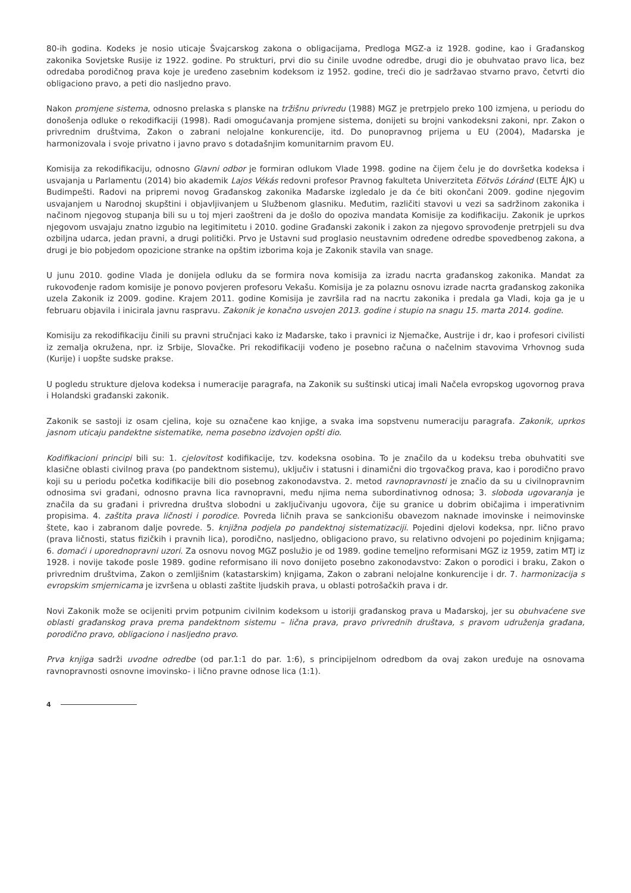80-ih godina. Kodeks je nosio uticaje Švajcarskog zakona o obligacijama, Predloga MGZ-a iz 1928. godine, kao i Građanskog zakonika Sovjetske Rusije iz 1922. godine. Po strukturi, prvi dio su činile uvodne odredbe, drugi dio je obuhvatao pravo lica, bez odredaba porodičnog prava koje je uređeno zasebnim kodeksom iz 1952. godine, treći dio je sadržavao stvarno pravo, četvrti dio obligaciono pravo, a peti dio nasljedno pravo.
Nakon promjene sistema, odnosno prelaska s planske na tržišnu privredu (1988) MGZ je pretrpjelo preko 100 izmjena, u periodu do donošenja odluke o rekodifkaciji (1998). Radi omogućavanja promjene sistema, donijeti su brojni vankodeksni zakoni, npr. Zakon o privrednim društvima, Zakon o zabrani nelojalne konkurencije, itd. Do punopravnog prijema u EU (2004), Mađarska je harmonizovala i svoje privatno i javno pravo s dotadašnjim komunitarnim pravom EU.
Komisija za rekodifikaciju, odnosno Glavni odbor je formiran odlukom Vlade 1998. godine na čijem čelu je do dovršetka kodeksa i usvajanja u Parlamentu (2014) bio akademik Lajos Vékás redovni profesor Pravnog fakulteta Univerziteta Eötvös Lóránd (ELTE ÁJK) u Budimpešti. Radovi na pripremi novog Građanskog zakonika Mađarske izgledalo je da će biti okončani 2009. godine njegovim usvajanjem u Narodnoj skupštini i objavljivanjem u Službenom glasniku. Međutim, različiti stavovi u vezi sa sadržinom zakonika i načinom njegovog stupanja bili su u toj mjeri zaoštreni da je došlo do opoziva mandata Komisije za kodifikaciju. Zakonik je uprkos njegovom usvajaju znatno izgubio na legitimitetu i 2010. godine Građanski zakonik i zakon za njegovo sprovođenje pretrpjeli su dva ozbiljna udarca, jedan pravni, a drugi politički. Prvo je Ustavni sud proglasio neustavnim određene odredbe spovedbenog zakona, a drugi je bio pobjedom opozicione stranke na opštim izborima koja je Zakonik stavila van snage.
U junu 2010. godine Vlada je donijela odluku da se formira nova komisija za izradu nacrta građanskog zakonika. Mandat za rukovođenje radom komisije je ponovo povjeren profesoru Vekašu. Komisija je za polaznu osnovu izrade nacrta građanskog zakonika uzela Zakonik iz 2009. godine. Krajem 2011. godine Komisija je završila rad na nacrtu zakonika i predala ga Vladi, koja ga je u februaru objavila i inicirala javnu raspravu. Zakonik je konačno usvojen 2013. godine i stupio na snagu 15. marta 2014. godine.
Komisiju za rekodifikaciju činili su pravni stručnjaci kako iz Mađarske, tako i pravnici iz Njemačke, Austrije i dr, kao i profesori civilisti iz zemalja okružena, npr. iz Srbije, Slovačke. Pri rekodifikaciji vođeno je posebno računa o načelnim stavovima Vrhovnog suda (Kurije) i uopšte sudske prakse.
U pogledu strukture djelova kodeksa i numeracije paragrafa, na Zakonik su suštinski uticaj imali Načela evropskog ugovornog prava i Holandski građanski zakonik.
Zakonik se sastoji iz osam cjelina, koje su označene kao knjige, a svaka ima sopstvenu numeraciju paragrafa. Zakonik, uprkos jasnom uticaju pandektne sistematike, nema posebno izdvojen opšti dio.
Kodifikacioni principi bili su: 1. cjelovitost kodifikacije, tzv. kodeksna osobina. To je značilo da u kodeksu treba obuhvatiti sve klasične oblasti civilnog prava (po pandektnom sistemu), uključiv i statusni i dinamični dio trgovačkog prava, kao i porodično pravo koji su u periodu početka kodifikacije bili dio posebnog zakonodavstva. 2. metod ravnopravnosti je značio da su u civilnopravnim odnosima svi građani, odnosno pravna lica ravnopravni, među njima nema subordinativnog odnosa; 3. sloboda ugovaranja je značila da su građani i privredna društva slobodni u zaključivanju ugovora, čije su granice u dobrim običajima i imperativnim propisima. 4. zaštita prava ličnosti i porodice. Povreda ličnih prava se sankcionišu obavezom naknade imovinske i neimovinske štete, kao i zabranom dalje povrede. 5. knjižna podjela po pandektnoj sistematizaciji. Pojedini djelovi kodeksa, npr. lično pravo (prava ličnosti, status fizičkih i pravnih lica), porodično, nasljedno, obligaciono pravo, su relativno odvojeni po pojedinim knjigama; 6. domaći i uporednopravni uzori. Za osnovu novog MGZ poslužio je od 1989. godine temeljno reformisani MGZ iz 1959, zatim MTJ iz 1928. i novije takođe posle 1989. godine reformisano ili novo donijeto posebno zakonodavstvo: Zakon o porodici i braku, Zakon o privrednim društvima, Zakon o zemljišnim (katastarskim) knjigama, Zakon o zabrani nelojalne konkurencije i dr. 7. harmonizacija s evropskim smjernicama je izvršena u oblasti zaštite ljudskih prava, u oblasti potrošačkih prava i dr.
Novi Zakonik može se ocijeniti prvim potpunim civilnim kodeksom u istoriji građanskog prava u Mađarskoj, jer su obuhvaćene sve oblasti građanskog prava prema pandektnom sistemu – lična prava, pravo privrednih društava, s pravom udruženja građana, porodično pravo, obligaciono i nasljedno pravo.
Prva knjiga sadrži uvodne odredbe (od par.1:1 do par. 1:6), s principijelnom odredbom da ovaj zakon uređuje na osnovama ravnopravnosti osnovne imovinsko- i lično pravne odnose lica (1:1).
4